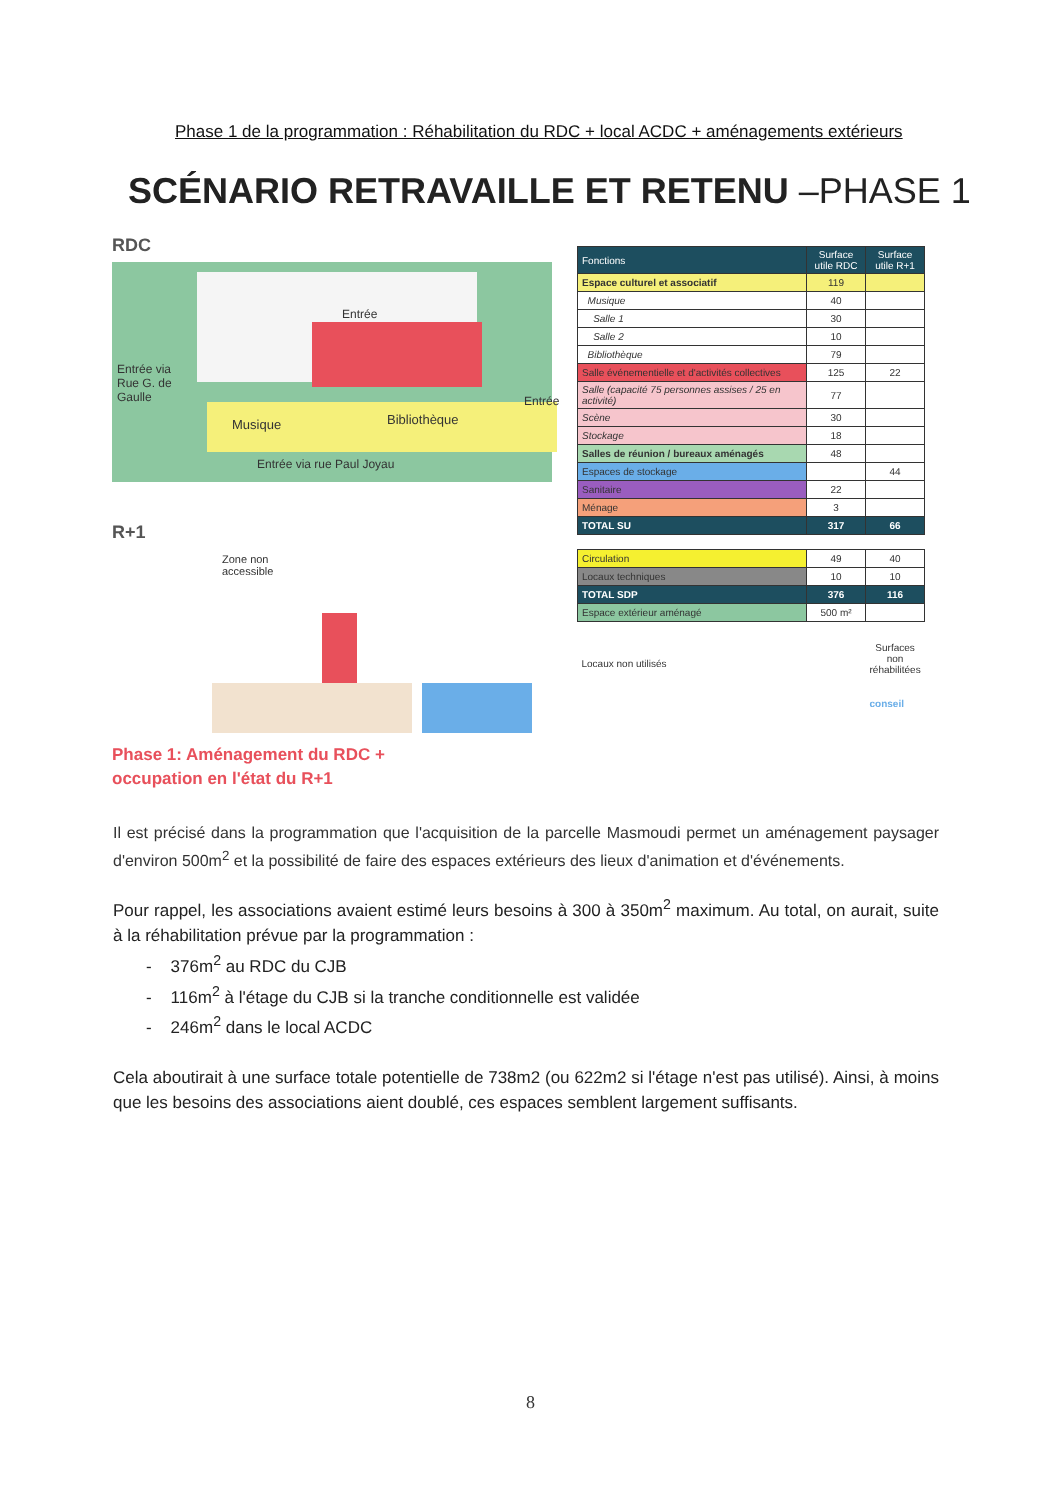Phase 1 de la programmation : Réhabilitation du RDC + local ACDC + aménagements extérieurs
SCÉNARIO RETRAVAILLE ET RETENU –PHASE 1
RDC
Entrée via
Rue G. de
Gaulle
Musique Bibliothèque
Entrée
Entrée
Entrée via rue Paul Joyau
R+1
Zone non
accessible
Phase 1: Aménagement du RDC +
occupation en l'état du R+1
| Fonctions | Surface utile RDC | Surface utile R+1 |
| --- | --- | --- |
| Espace culturel et associatif | 119 | |
| Musique | 40 | |
| Salle 1 | 30 | |
| Salle 2 | 10 | |
| Bibliothèque | 79 | |
| Salle événementielle et d'activités collectives | 125 | 22 |
| Salle (capacité 75 personnes assises / 25 en activité) | 77 | |
| Scène | 30 | |
| Stockage | 18 | |
| Salles de réunion / bureaux aménagés | 48 | |
| Espaces de stockage | | 44 |
| Sanitaire | 22 | |
| Ménage | 3 | |
| TOTAL SU | 317 | 66 |
| Circulation | 49 | 40 |
| Locaux techniques | 10 | 10 |
| TOTAL SDP | 376 | 116 |
| Espace extérieur aménagé | 500 m² | |
| Locaux non utilisés | | Surfaces non réhabilitées |
| | | conseil |
Il est précisé dans la programmation que l'acquisition de la parcelle Masmoudi permet un aménagement paysager d'environ 500m<sup>2</sup> et la possibilité de faire des espaces extérieurs des lieux d'animation et d'événements.
Pour rappel, les associations avaient estimé leurs besoins à 300 à 350m<sup>2</sup> maximum. Au total, on aurait, suite à la réhabilitation prévue par la programmation :
- 376m<sup>2</sup> au RDC du CJB
- 116m<sup>2</sup> à l'étage du CJB si la tranche conditionnelle est validée
- 246m<sup>2</sup> dans le local ACDC
Cela aboutirait à une surface totale potentielle de 738m2 (ou 622m2 si l'étage n'est pas utilisé). Ainsi, à moins que les besoins des associations aient doublé, ces espaces semblent largement suffisants.
8